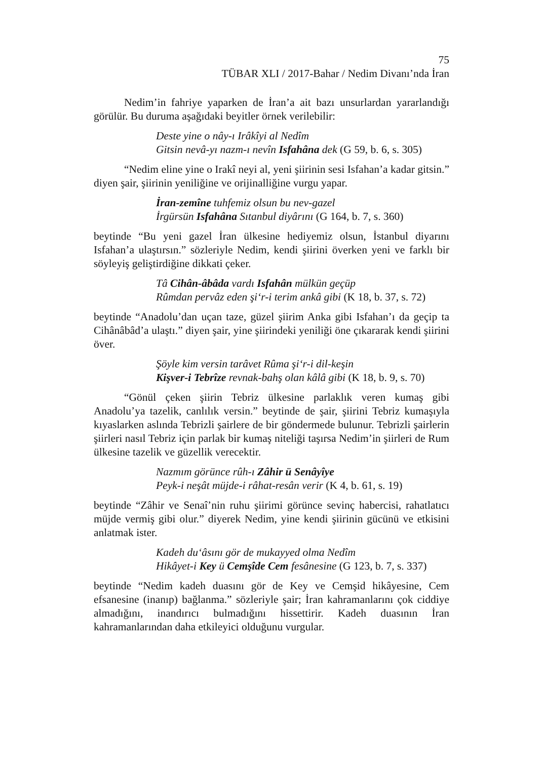75
TÜBAR XLI / 2017-Bahar / Nedim Divanı’nda İran
Nedim’in fahriye yaparken de İran’a ait bazı unsurlardan yararlandığı görülür. Bu duruma aşağıdaki beyitler örnek verilebilir:
Deste yine o nây-ı Irâkîyi al Nedîm
Gitsin nevâ-yı nazm-ı nevîn Isfahâna dek (G 59, b. 6, s. 305)
“Nedim eline yine o Irakî neyi al, yeni şiirinin sesi Isfahan’a kadar gitsin.” diyen şair, şiirinin yeniliğine ve orijinalliğine vurgu yapar.
İran-zemîne tuhfemiz olsun bu nev-gazel
İrgürsün Isfahâna Sıtanbul diyârını (G 164, b. 7, s. 360)
beytinde “Bu yeni gazel İran ülkesine hediyemiz olsun, İstanbul diyarını Isfahan’a ulaştırsın.” sözleriyle Nedim, kendi şiirini överken yeni ve farklı bir söyleyiş geliştirdiğine dikkati çeker.
Tâ Cihân-âbâda vardı Isfahân mülkün geçüp
Rûmdan pervâz eden şi‘r-i terim ankâ gibi (K 18, b. 37, s. 72)
beytinde “Anadolu’dan uçan taze, güzel şiirim Anka gibi Isfahan’ı da geçip ta Cihânâbâd’a ulaştı.” diyen şair, yine şiirindeki yeniliği öne çıkararak kendi şiirini över.
Şöyle kim versin tarâvet Rûma şi‘r-i dil-keşin
Kişver-i Tebrîze revnak-bahş olan kâlâ gibi (K 18, b. 9, s. 70)
“Gönül çeken şiirin Tebriz ülkesine parlaklık veren kumaş gibi Anadolu’ya tazelik, canlılık versin.” beytinde de şair, şiirini Tebriz kumaşıyla kıyaslarken aslında Tebrizli şairlere de bir göndermede bulunur. Tebrizli şairlerin şiirleri nasıl Tebriz için parlak bir kumaş niteliği taşırsa Nedim’in şiirleri de Rum ülkesine tazelik ve güzellik verecektir.
Nazmım görünce rûh-ı Zâhir ü Senâyîye
Peyk-i neşât müjde-i râhat-resân verir (K 4, b. 61, s. 19)
beytinde “Zâhir ve Senaî’nin ruhu şiirimi görünce sevinç habercisi, rahatlatıcı müjde vermiş gibi olur.” diyerek Nedim, yine kendi şiirinin gücünü ve etkisini anlatmak ister.
Kadeh du‘âsını gör de mukayyed olma Nedîm
Hikâyet-i Key ü Cemşîde Cem fesânesine (G 123, b. 7, s. 337)
beytinde “Nedim kadeh duasını gör de Key ve Cemşid hikâyesine, Cem efsanesine (inanıp) bağlanma.” sözleriyle şair; İran kahramanlarını çok ciddiye almadığını, inandırıcı bulmadığını hissettirir. Kadeh duasının İran kahramanlarından daha etkileyici olduğunu vurgular.